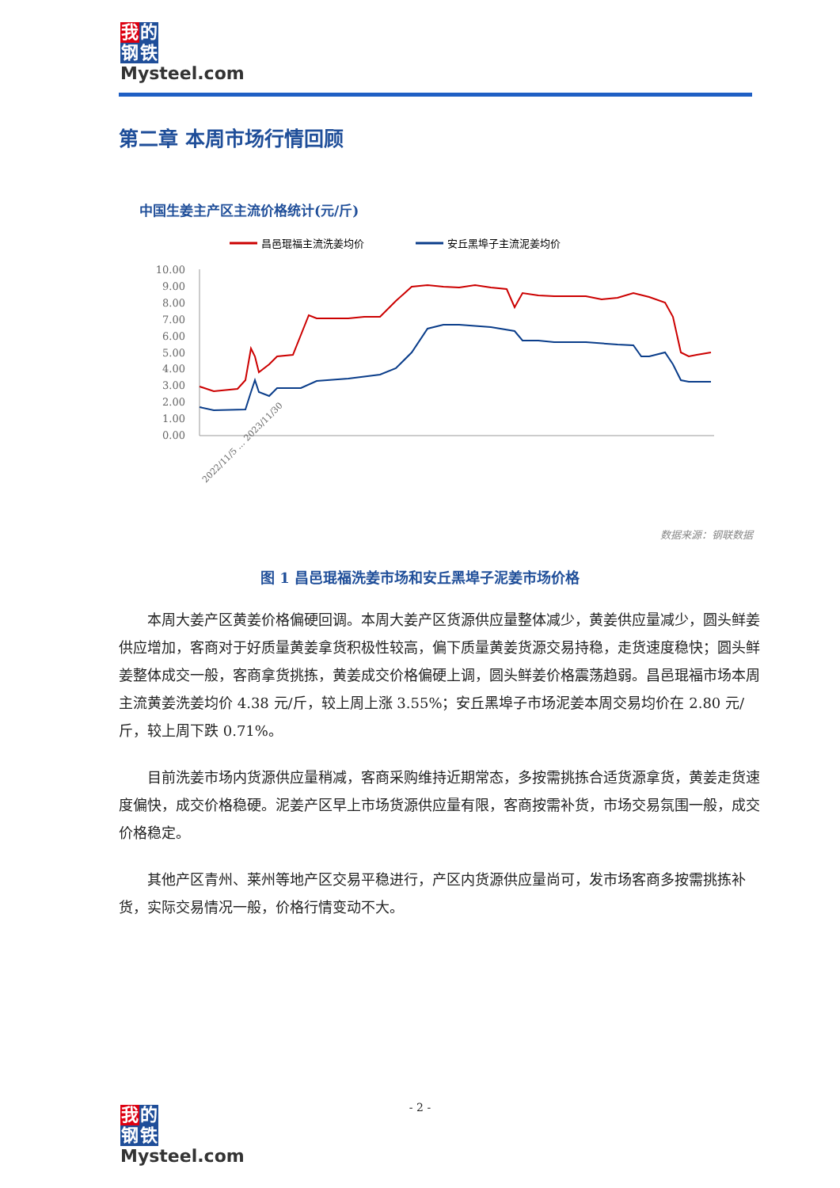我的
钢铁
Mysteel.com
第二章 本周市场行情回顾
中国生姜主产区主流价格统计(元/斤)
昌邑琨福主流洗姜均价
安丘黑埠子主流泥姜均价
10.00
9.00
8.00
7.00
6.00
5.00
4.00
3.00
2.00
1.00
0.00
2022/11/5 … 2023/11/30
数据来源：钢联数据
图 1 昌邑琨福洗姜市场和安丘黑埠子泥姜市场价格
本周大姜产区黄姜价格偏硬回调。本周大姜产区货源供应量整体减少，黄姜供应量减少，圆头鲜姜供应增加，客商对于好质量黄姜拿货积极性较高，偏下质量黄姜货源交易持稳，走货速度稳快；圆头鲜姜整体成交一般，客商拿货挑拣，黄姜成交价格偏硬上调，圆头鲜姜价格震荡趋弱。昌邑琨福市场本周主流黄姜洗姜均价 4.38 元/斤，较上周上涨 3.55%；安丘黑埠子市场泥姜本周交易均价在 2.80 元/斤，较上周下跌 0.71%。
目前洗姜市场内货源供应量稍减，客商采购维持近期常态，多按需挑拣合适货源拿货，黄姜走货速度偏快，成交价格稳硬。泥姜产区早上市场货源供应量有限，客商按需补货，市场交易氛围一般，成交价格稳定。
其他产区青州、莱州等地产区交易平稳进行，产区内货源供应量尚可，发市场客商多按需挑拣补货，实际交易情况一般，价格行情变动不大。
- 2 -
我的
钢铁
Mysteel.com